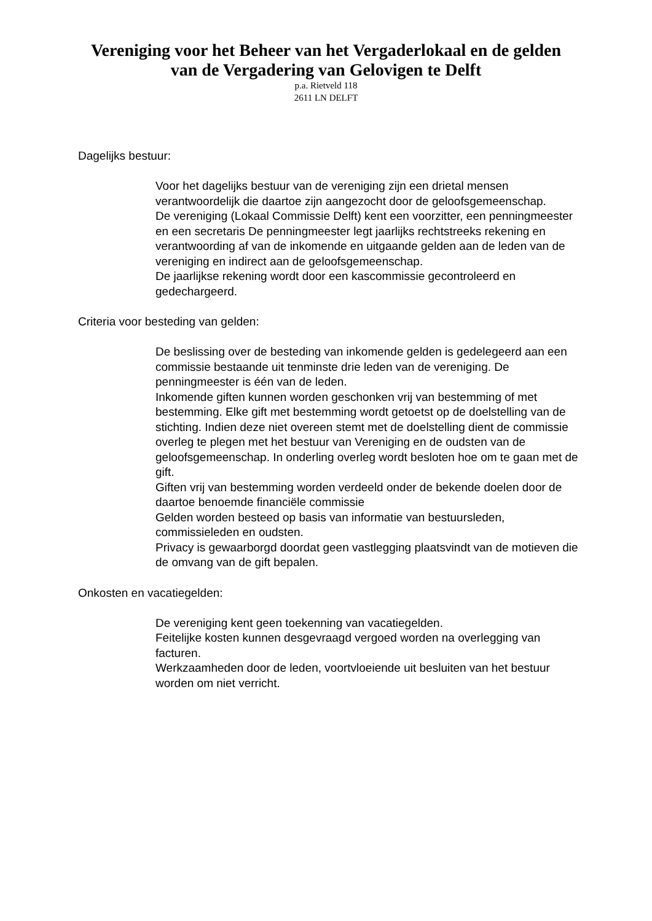Vereniging voor het Beheer van het Vergaderlokaal en de gelden
van de Vergadering van Gelovigen te Delft
p.a. Rietveld 118
2611 LN DELFT
Dagelijks bestuur:
Voor het dagelijks bestuur van de vereniging zijn een drietal mensen verantwoordelijk die daartoe zijn aangezocht door de geloofsgemeenschap.
De vereniging (Lokaal Commissie Delft) kent een voorzitter, een penningmeester en een secretaris De penningmeester legt jaarlijks rechtstreeks rekening en verantwoording af van de inkomende en uitgaande gelden aan de leden van de vereniging en indirect aan de geloofsgemeenschap.
De jaarlijkse rekening wordt door een kascommissie gecontroleerd en gedechargeerd.
Criteria voor besteding van gelden:
De beslissing over de besteding van inkomende gelden is gedelegeerd aan een commissie bestaande uit tenminste drie leden van de vereniging. De penningmeester is één van de leden.
Inkomende giften kunnen worden geschonken vrij van bestemming of met bestemming. Elke gift met bestemming wordt getoetst op de doelstelling van de stichting. Indien deze niet overeen stemt met de doelstelling dient de commissie overleg te plegen met het bestuur van Vereniging en de oudsten van de geloofsgemeenschap. In onderling overleg wordt besloten hoe om te gaan met de gift.
Giften vrij van bestemming worden verdeeld onder de bekende doelen door de daartoe benoemde financiële commissie
Gelden worden besteed op basis van informatie van bestuursleden, commissieleden en oudsten.
Privacy is gewaarborgd doordat geen vastlegging plaatsvindt van de motieven die de omvang van de gift bepalen.
Onkosten en vacatiegelden:
De vereniging kent geen toekenning van vacatiegelden.
Feitelijke kosten kunnen desgevraagd vergoed worden na overlegging van facturen.
Werkzaamheden door de leden, voortvloeiende uit besluiten van het bestuur worden om niet verricht.